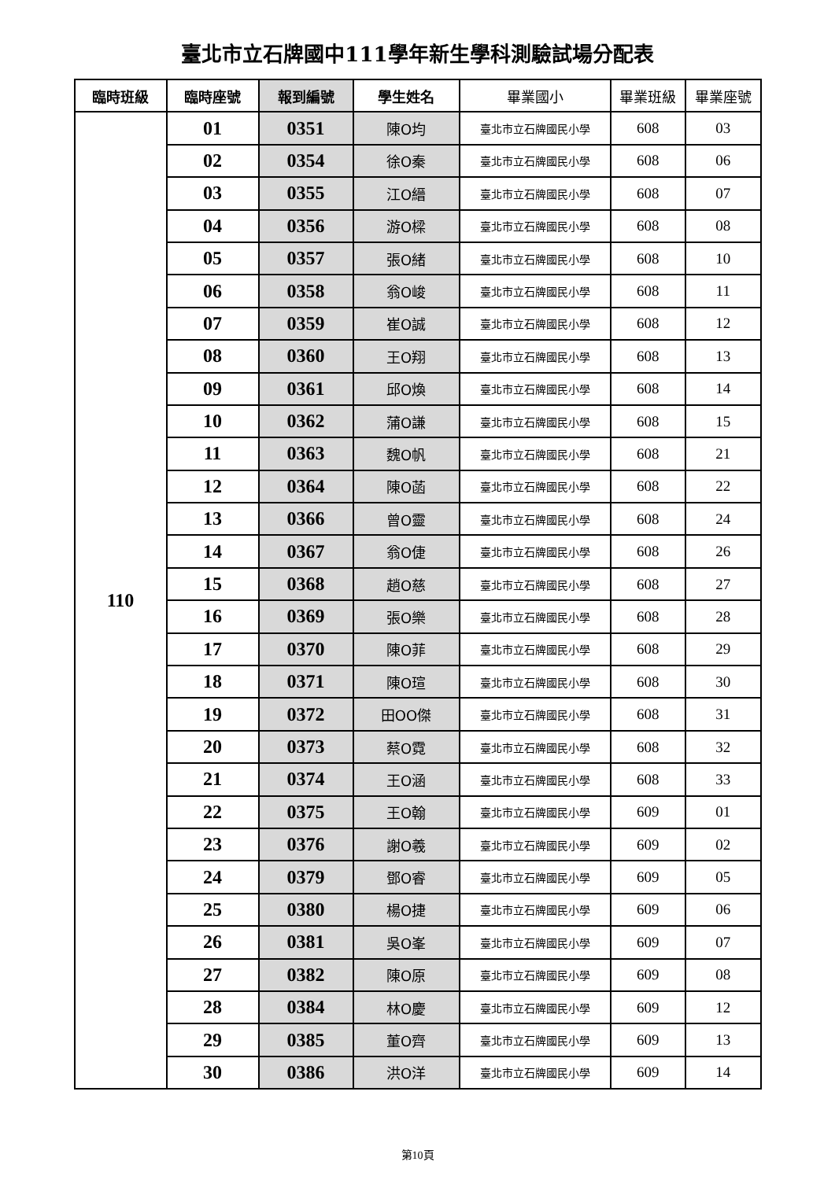臺北市立石牌國中111學年新生學科測驗試場分配表
| 臨時班級 | 臨時座號 | 報到編號 | 學生姓名 | 畢業國小 | 畢業班級 | 畢業座號 |
| --- | --- | --- | --- | --- | --- | --- |
| 110 | 01 | 0351 | 陳O均 | 臺北市立石牌國民小學 | 608 | 03 |
| | 02 | 0354 | 徐O秦 | 臺北市立石牌國民小學 | 608 | 06 |
| | 03 | 0355 | 江O縉 | 臺北市立石牌國民小學 | 608 | 07 |
| | 04 | 0356 | 游O樑 | 臺北市立石牌國民小學 | 608 | 08 |
| | 05 | 0357 | 張O緒 | 臺北市立石牌國民小學 | 608 | 10 |
| | 06 | 0358 | 翁O峻 | 臺北市立石牌國民小學 | 608 | 11 |
| | 07 | 0359 | 崔O誠 | 臺北市立石牌國民小學 | 608 | 12 |
| | 08 | 0360 | 王O翔 | 臺北市立石牌國民小學 | 608 | 13 |
| | 09 | 0361 | 邱O煥 | 臺北市立石牌國民小學 | 608 | 14 |
| | 10 | 0362 | 蒲O謙 | 臺北市立石牌國民小學 | 608 | 15 |
| | 11 | 0363 | 魏O帆 | 臺北市立石牌國民小學 | 608 | 21 |
| | 12 | 0364 | 陳O菡 | 臺北市立石牌國民小學 | 608 | 22 |
| | 13 | 0366 | 曾O靈 | 臺北市立石牌國民小學 | 608 | 24 |
| | 14 | 0367 | 翁O倢 | 臺北市立石牌國民小學 | 608 | 26 |
| | 15 | 0368 | 趙O慈 | 臺北市立石牌國民小學 | 608 | 27 |
| | 16 | 0369 | 張O樂 | 臺北市立石牌國民小學 | 608 | 28 |
| | 17 | 0370 | 陳O菲 | 臺北市立石牌國民小學 | 608 | 29 |
| | 18 | 0371 | 陳O瑄 | 臺北市立石牌國民小學 | 608 | 30 |
| | 19 | 0372 | 田OO傑 | 臺北市立石牌國民小學 | 608 | 31 |
| | 20 | 0373 | 蔡O霓 | 臺北市立石牌國民小學 | 608 | 32 |
| | 21 | 0374 | 王O涵 | 臺北市立石牌國民小學 | 608 | 33 |
| | 22 | 0375 | 王O翰 | 臺北市立石牌國民小學 | 609 | 01 |
| | 23 | 0376 | 謝O羲 | 臺北市立石牌國民小學 | 609 | 02 |
| | 24 | 0379 | 鄧O睿 | 臺北市立石牌國民小學 | 609 | 05 |
| | 25 | 0380 | 楊O捷 | 臺北市立石牌國民小學 | 609 | 06 |
| | 26 | 0381 | 吳O峯 | 臺北市立石牌國民小學 | 609 | 07 |
| | 27 | 0382 | 陳O原 | 臺北市立石牌國民小學 | 609 | 08 |
| | 28 | 0384 | 林O慶 | 臺北市立石牌國民小學 | 609 | 12 |
| | 29 | 0385 | 董O齊 | 臺北市立石牌國民小學 | 609 | 13 |
| | 30 | 0386 | 洪O洋 | 臺北市立石牌國民小學 | 609 | 14 |
第10頁